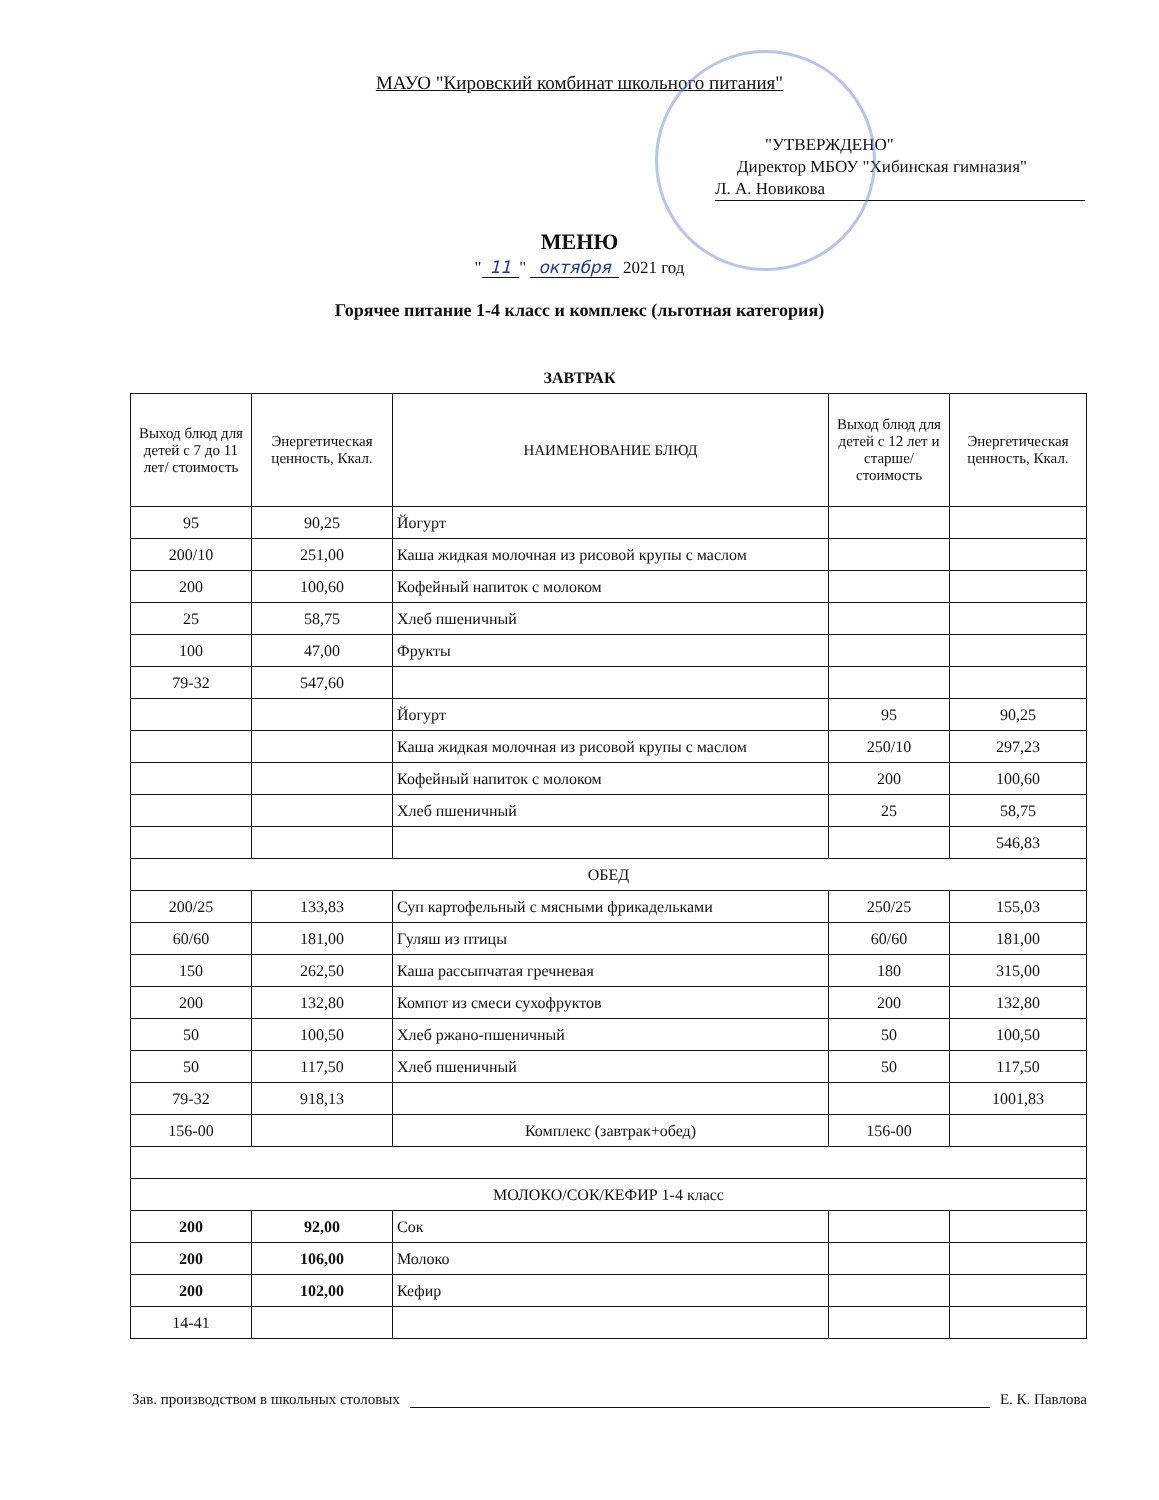МАУО "Кировский комбинат школьного питания"
"УТВЕРЖДЕНО"
Директор МБОУ "Хибинская гимназия"
Л. А. Новикова
МЕНЮ
" 11 " октября 2021 год
Горячее питание 1-4 класс и комплекс (льготная категория)
ЗАВТРАК
| Выход блюд для детей с 7 до 11 лет/ стоимость | Энергетическая ценность, Ккал. | НАИМЕНОВАНИЕ БЛЮД | Выход блюд для детей с 12 лет и старше/ стоимость | Энергетическая ценность, Ккал. |
| --- | --- | --- | --- | --- |
| 95 | 90,25 | Йогурт | | |
| 200/10 | 251,00 | Каша жидкая молочная из рисовой крупы с маслом | | |
| 200 | 100,60 | Кофейный напиток с молоком | | |
| 25 | 58,75 | Хлеб пшеничный | | |
| 100 | 47,00 | Фрукты | | |
| 79-32 | 547,60 | | | |
| | | Йогурт | 95 | 90,25 |
| | | Каша жидкая молочная из рисовой крупы с маслом | 250/10 | 297,23 |
| | | Кофейный напиток с молоком | 200 | 100,60 |
| | | Хлеб пшеничный | 25 | 58,75 |
| | | | | 546,83 |
| ОБЕД | | | | |
| 200/25 | 133,83 | Суп картофельный с мясными фрикадельками | 250/25 | 155,03 |
| 60/60 | 181,00 | Гуляш из птицы | 60/60 | 181,00 |
| 150 | 262,50 | Каша рассыпчатая гречневая | 180 | 315,00 |
| 200 | 132,80 | Компот из смеси сухофруктов | 200 | 132,80 |
| 50 | 100,50 | Хлеб ржано-пшеничный | 50 | 100,50 |
| 50 | 117,50 | Хлеб пшеничный | 50 | 117,50 |
| 79-32 | 918,13 | | | 1001,83 |
| 156-00 | | Комплекс (завтрак+обед) | 156-00 | |
| МОЛОКО/СОК/КЕФИР 1-4 класс | | | | |
| 200 | 92,00 | Сок | | |
| 200 | 106,00 | Молоко | | |
| 200 | 102,00 | Кефир | | |
| 14-41 | | | | |
Зав. производством в школьных столовых Е. К. Павлова